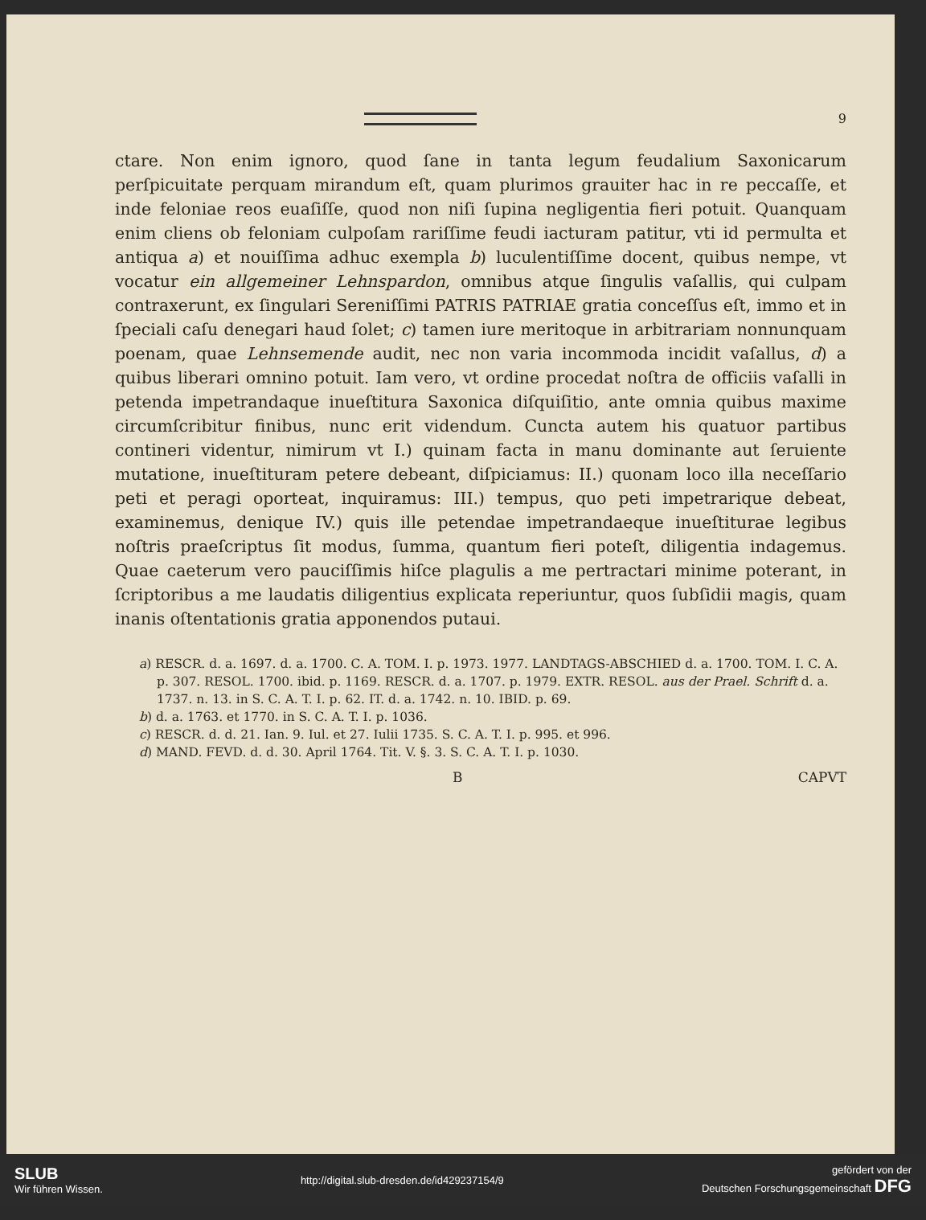9
ctare. Non enim ignoro, quod ſane in tanta legum feudalium Saxonicarum perſpicuitate perquam mirandum eſt, quam plurimos grauiter hac in re peccaſſe, et inde feloniae reos euaſiſſe, quod non niſi ſupina negligentia fieri potuit. Quanquam enim cliens ob feloniam culpoſam rariſſime feudi iacturam patitur, vti id permulta et antiqua a) et nouiſſima adhuc exempla b) luculentiſſime docent, quibus nempe, vt vocatur ein allgemeiner Lehnspardon, omnibus atque ſingulis vaſallis, qui culpam contraxerunt, ex ſingulari Sereniſſimi PATRIS PATRIAE gratia conceſſus eſt, immo et in ſpeciali caſu denegari haud ſolet; c) tamen iure meritoque in arbitrariam nonnunquam poenam, quae Lehnsemende audit, nec non varia incommoda incidit vaſallus, d) a quibus liberari omnino potuit. Iam vero, vt ordine procedat noſtra de officiis vaſalli in petenda impetrandaque inueſtitura Saxonica diſquiſitio, ante omnia quibus maxime circumſcribitur finibus, nunc erit videndum. Cuncta autem his quatuor partibus contineri videntur, nimirum vt I.) quinam facta in manu dominante aut ſeruiente mutatione, inueſtituram petere debeant, diſpiciamus: II.) quonam loco illa neceſſario peti et peragi oporteat, inquiramus: III.) tempus, quo peti impetrarique debeat, examinemus, denique IV.) quis ille petendae impetrandaeque inueſtiturae legibus noſtris praeſcriptus ſit modus, ſumma, quantum fieri poteſt, diligentia indagemus. Quae caeterum vero pauciſſimis hiſce plagulis a me pertractari minime poterant, in ſcriptoribus a me laudatis diligentius explicata reperiuntur, quos ſubſidii magis, quam inanis oſtentationis gratia apponendos putaui.
a) RESCR. d. a. 1697. d. a. 1700. C. A. TOM. I. p. 1973. 1977. LANDTAGS-ABSCHIED d. a. 1700. TOM. I. C. A. p. 307. RESOL. 1700. ibid. p. 1169. RESCR. d. a. 1707. p. 1979. EXTR. RESOL. aus der Prael. Schrift d. a. 1737. n. 13. in S. C. A. T. I. p. 62. IT. d. a. 1742. n. 10. IBID. p. 69.
b) d. a. 1763. et 1770. in S. C. A. T. I. p. 1036.
c) RESCR. d. d. 21. Ian. 9. Iul. et 27. Iulii 1735. S. C. A. T. I. p. 995. et 996.
d) MAND. FEVD. d. d. 30. April 1764. Tit. V. §. 3. S. C. A. T. I. p. 1030.
B CAPVT
SLUB
Wir führen Wissen.
http://digital.slub-dresden.de/id429237154/9
gefördert von der
Deutschen Forschungsgemeinschaft DFG